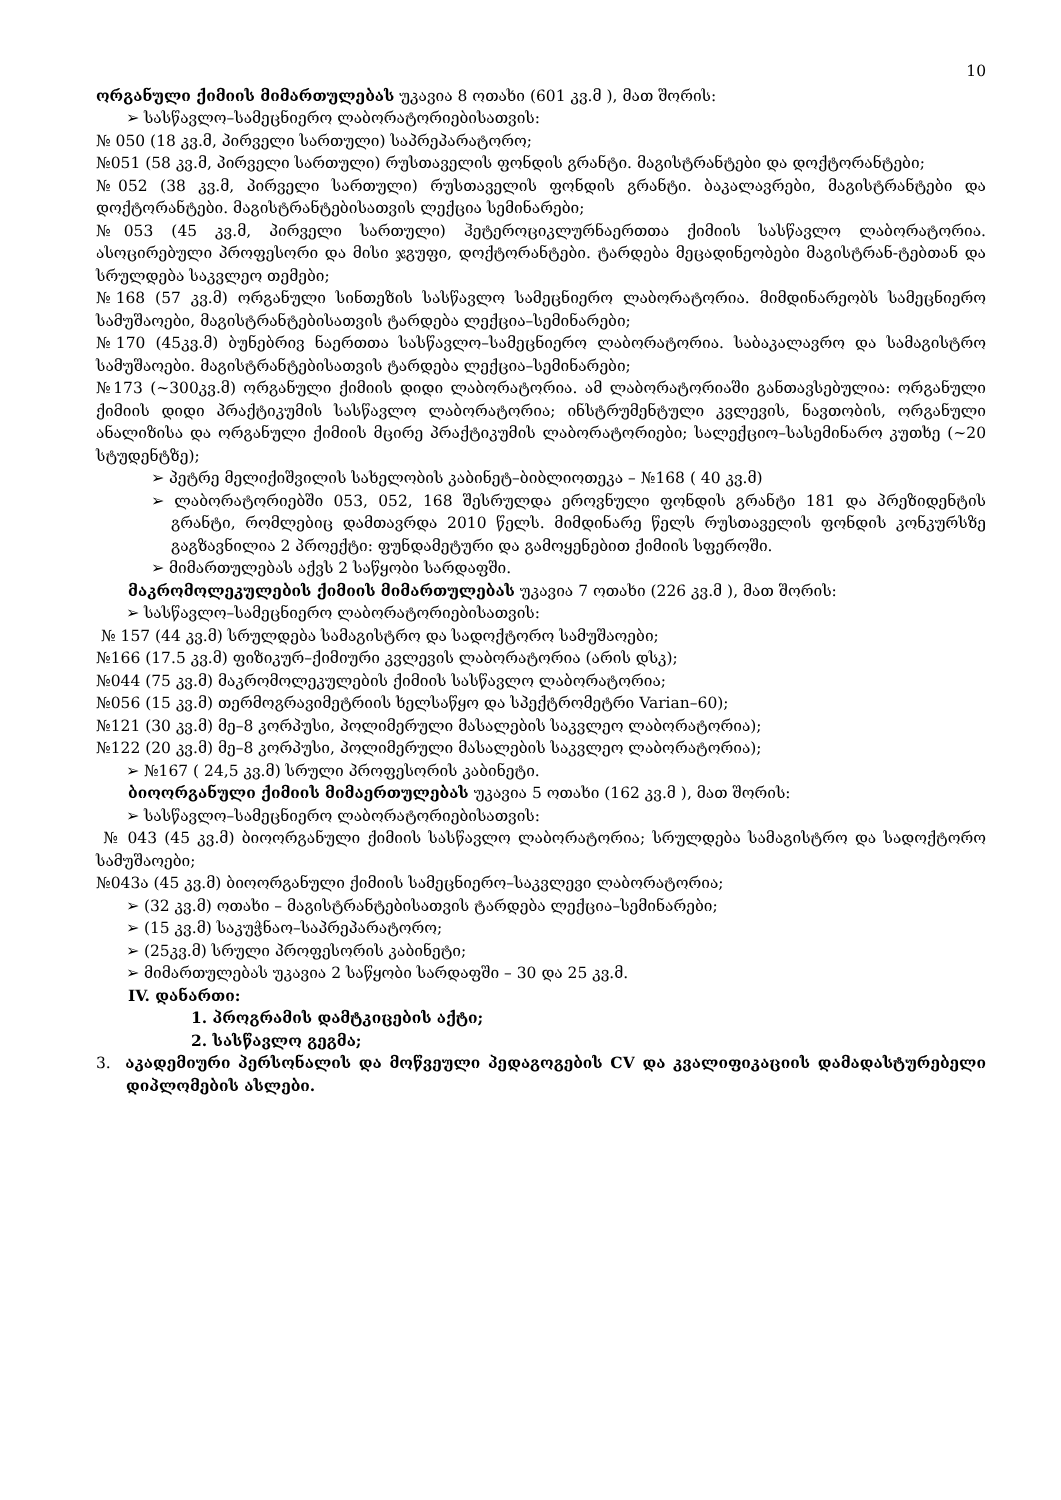10
ორგანული ქიმიის მიმართულებას უკავია 8 ოთახი (601 კვ.მ ), მათ შორის:
➢ სასწავლო–სამეცნიერო ლაბორატორიებისათვის:
№ 050 (18 კვ.მ, პირველი სართული) საპრეპარატორო;
№051 (58 კვ.მ, პირველი სართული) რუსთაველის ფონდის გრანტი. მაგისტრანტები და დოქტორანტები;
№052 (38 კვ.მ, პირველი სართული) რუსთაველის ფონდის გრანტი. ბაკალავრები, მაგისტრანტები და დოქტორანტები. მაგისტრანტებისათვის ლექცია სემინარები;
№053 (45 კვ.მ, პირველი სართული) ჰეტეროციკლურნაერთთა ქიმიის სასწავლო ლაბორატორია. ასოცირებული პროფესორი და მისი ჯგუფი, დოქტორანტები. ტარდება მეცადინეობები მაგისტრან-ტებთან და სრულდება საკვლეო თემები;
№168 (57 კვ.მ) ორგანული სინთეზის სასწავლო სამეცნიერო ლაბორატორია. მიმდინარეობს სამეცნიერო სამუშაოები, მაგისტრანტებისათვის ტარდება ლექცია–სემინარები;
№170 (45კვ.მ) ბუნებრივ ნაერთთა სასწავლო–სამეცნიერო ლაბორატორია. საბაკალავრო და სამაგისტრო სამუშაოები. მაგისტრანტებისათვის ტარდება ლექცია–სემინარები;
№173 (~300კვ.მ) ორგანული ქიმიის დიდი ლაბორატორია. ამ ლაბორატორიაში განთავსებულია: ორგანული ქიმიის დიდი პრაქტიკუმის სასწავლო ლაბორატორია; ინსტრუმენტული კვლევის, ნავთობის, ორგანული ანალიზისა და ორგანული ქიმიის მცირე პრაქტიკუმის ლაბორატორიები; სალექციო–სასემინარო კუთხე (~20 სტუდენტზე);
➢ პეტრე მელიქიშვილის სახელობის კაბინეტ–ბიბლიოთეკა – №168 ( 40 კვ.მ)
➢ ლაბორატორიებში 053, 052, 168 შესრულდა ეროვნული ფონდის გრანტი 181 და პრეზიდენტის გრანტი, რომლებიც დამთავრდა 2010 წელს. მიმდინარე წელს რუსთაველის ფონდის კონკურსზე გაგზავნილია 2 პროექტი: ფუნდამეტური და გამოყენებით ქიმიის სფეროში.
➢ მიმართულებას აქვს 2 საწყობი სარდაფში.
მაკრომოლეკულების ქიმიის მიმართულებას უკავია 7 ოთახი (226 კვ.მ ), მათ შორის:
➢ სასწავლო–სამეცნიერო ლაბორატორიებისათვის:
№ 157 (44 კვ.მ) სრულდება სამაგისტრო და სადოქტორო სამუშაოები;
№166 (17.5 კვ.მ) ფიზიკურ–ქიმიური კვლევის ლაბორატორია (არის დსკ);
№044 (75 კვ.მ) მაკრომოლეკულების ქიმიის სასწავლო ლაბორატორია;
№056 (15 კვ.მ) თერმოგრავიმეტრიის ხელსაწყო და სპექტრომეტრი Varian–60);
№121 (30 კვ.მ) მე–8 კორპუსი, პოლიმერული მასალების საკვლეო ლაბორატორია);
№122 (20 კვ.მ) მე–8 კორპუსი, პოლიმერული მასალების საკვლეო ლაბორატორია);
➢ №167 ( 24,5 კვ.მ) სრული პროფესორის კაბინეტი.
ბიოორგანული ქიმიის მიმაერთულებას უკავია 5 ოთახი (162 კვ.მ ), მათ შორის:
➢ სასწავლო–სამეცნიერო ლაბორატორიებისათვის:
№ 043 (45 კვ.მ) ბიოორგანული ქიმიის სასწავლო ლაბორატორია; სრულდება სამაგისტრო და სადოქტორო სამუშაოები;
№043ა (45 კვ.მ) ბიოორგანული ქიმიის სამეცნიერო–საკვლევი ლაბორატორია;
➢ (32 კვ.მ) ოთახი – მაგისტრანტებისათვის ტარდება ლექცია–სემინარები;
➢ (15 კვ.მ) საკუჭნაო–საპრეპარატორო;
➢ (25კვ.მ) სრული პროფესორის კაბინეტი;
➢ მიმართულებას უკავია 2 საწყობი სარდაფში – 30 და 25 კვ.მ.
IV. დანართი:
1. პროგრამის დამტკიცების აქტი;
2. სასწავლო გეგმა;
3. აკადემიური პერსონალის და მოწვეული პედაგოგების CV და კვალიფიკაციის დამადასტურებელი დიპლომების ასლები.